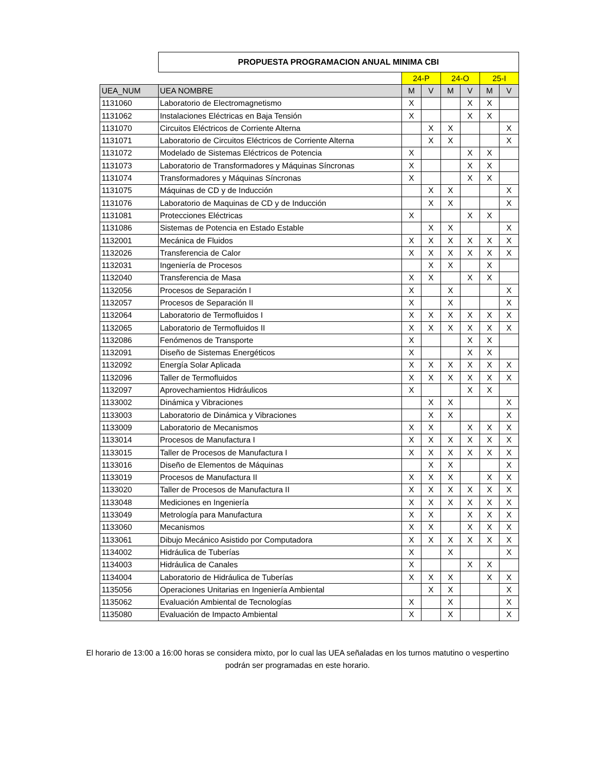| | PROPUESTA PROGRAMACION ANUAL MINIMA CBI | | | | | | |
| | | 24-P | | 24-O | | 25-I | |
| UEA_NUM | UEA NOMBRE | M | V | M | V | M | V |
| 1131060 | Laboratorio de Electromagnetismo | X | | | X | X | |
| 1131062 | Instalaciones Eléctricas en Baja Tensión | X | | | X | X | |
| 1131070 | Circuitos Eléctricos de Corriente Alterna | | X | X | | | X |
| 1131071 | Laboratorio de Circuitos Eléctricos de Corriente Alterna | | X | X | | | X |
| 1131072 | Modelado de Sistemas Eléctricos de Potencia | X | | | X | X | |
| 1131073 | Laboratorio de Transformadores y Máquinas Síncronas | X | | | X | X | |
| 1131074 | Transformadores y Máquinas Síncronas | X | | | X | X | |
| 1131075 | Máquinas de CD y de Inducción | | X | X | | | X |
| 1131076 | Laboratorio de Maquinas de CD y de Inducción | | X | X | | | X |
| 1131081 | Protecciones Eléctricas | X | | | X | X | |
| 1131086 | Sistemas de Potencia en Estado Estable | | X | X | | | X |
| 1132001 | Mecánica de Fluidos | X | X | X | X | X | X |
| 1132026 | Transferencia de Calor | X | X | X | X | X | X |
| 1132031 | Ingeniería de Procesos | | X | X | | X | |
| 1132040 | Transferencia de Masa | X | X | | X | X | |
| 1132056 | Procesos de Separación I | X | | X | | | X |
| 1132057 | Procesos de Separación II | X | | X | | | X |
| 1132064 | Laboratorio de Termofluidos I | X | X | X | X | X | X |
| 1132065 | Laboratorio de Termofluidos II | X | X | X | X | X | X |
| 1132086 | Fenómenos de Transporte | X | | | X | X | |
| 1132091 | Diseño de Sistemas Energéticos | X | | | X | X | |
| 1132092 | Energía Solar Aplicada | X | X | X | X | X | X |
| 1132096 | Taller de Termofluidos | X | X | X | X | X | X |
| 1132097 | Aprovechamientos Hidráulicos | X | | | X | X | |
| 1133002 | Dinámica y Vibraciones | | X | X | | | X |
| 1133003 | Laboratorio de Dinámica y Vibraciones | | X | X | | | X |
| 1133009 | Laboratorio de Mecanismos | X | X | | X | X | X |
| 1133014 | Procesos de Manufactura I | X | X | X | X | X | X |
| 1133015 | Taller de Procesos de Manufactura I | X | X | X | X | X | X |
| 1133016 | Diseño de Elementos de Máquinas | | X | X | | | X |
| 1133019 | Procesos de Manufactura II | X | X | X | | X | X |
| 1133020 | Taller de Procesos de Manufactura II | X | X | X | X | X | X |
| 1133048 | Mediciones en Ingeniería | X | X | X | X | X | X |
| 1133049 | Metrología para Manufactura | X | X | | X | X | X |
| 1133060 | Mecanismos | X | X | | X | X | X |
| 1133061 | Dibujo Mecánico Asistido por Computadora | X | X | X | X | X | X |
| 1134002 | Hidráulica de Tuberías | X | | X | | | X |
| 1134003 | Hidráulica de Canales | X | | | X | X | |
| 1134004 | Laboratorio de Hidráulica de Tuberías | X | X | X | | X | X |
| 1135056 | Operaciones Unitarias en Ingeniería Ambiental | | X | X | | | X |
| 1135062 | Evaluación Ambiental de Tecnologías | X | | X | | | X |
| 1135080 | Evaluación de Impacto Ambiental | X | | X | | | X |
El horario de 13:00 a 16:00 horas se considera mixto, por lo cual las UEA señaladas en los turnos matutino o vespertino
podrán ser programadas en este horario.